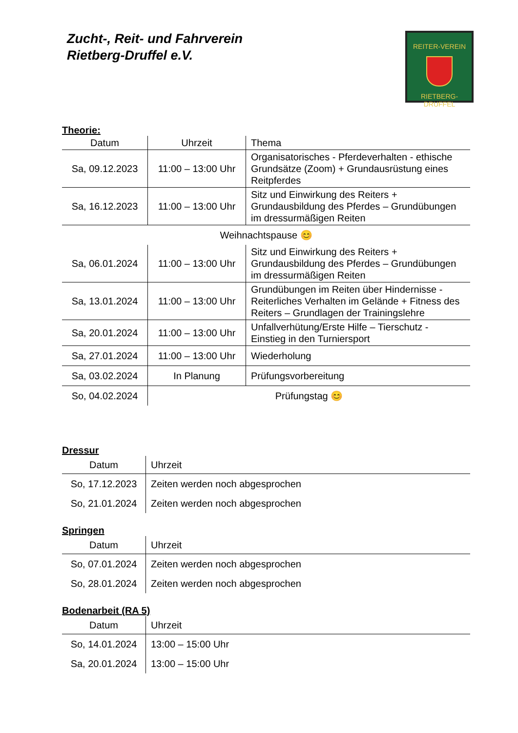Zucht-, Reit- und Fahrverein
Rietberg-Druffel e.V.
REITER-VEREIN
RIETBERG-DRUFFEL
Theorie:
| Datum | Uhrzeit | Thema |
| --- | --- | --- |
| Sa, 09.12.2023 | 11:00 – 13:00 Uhr | Organisatorisches - Pferdeverhalten - ethische Grundsätze (Zoom) + Grundausrüstung eines Reitpferdes |
| Sa, 16.12.2023 | 11:00 – 13:00 Uhr | Sitz und Einwirkung des Reiters + Grundausbildung des Pferdes – Grundübungen im dressurmäßigen Reiten |
| Weihnachtspause 😊 | | |
| Sa, 06.01.2024 | 11:00 – 13:00 Uhr | Sitz und Einwirkung des Reiters + Grundausbildung des Pferdes – Grundübungen im dressurmäßigen Reiten |
| Sa, 13.01.2024 | 11:00 – 13:00 Uhr | Grundübungen im Reiten über Hindernisse - Reiterliches Verhalten im Gelände + Fitness des Reiters – Grundlagen der Trainingslehre |
| Sa, 20.01.2024 | 11:00 – 13:00 Uhr | Unfallverhütung/Erste Hilfe – Tierschutz - Einstieg in den Turniersport |
| Sa, 27.01.2024 | 11:00 – 13:00 Uhr | Wiederholung |
| Sa, 03.02.2024 | In Planung | Prüfungsvorbereitung |
| So, 04.02.2024 | Prüfungstag 😊 | |
Dressur
| Datum | Uhrzeit |
| --- | --- |
| So, 17.12.2023 | Zeiten werden noch abgesprochen |
| So, 21.01.2024 | Zeiten werden noch abgesprochen |
Springen
| Datum | Uhrzeit |
| --- | --- |
| So, 07.01.2024 | Zeiten werden noch abgesprochen |
| So, 28.01.2024 | Zeiten werden noch abgesprochen |
Bodenarbeit (RA 5)
| Datum | Uhrzeit |
| --- | --- |
| So, 14.01.2024 | 13:00 – 15:00 Uhr |
| Sa, 20.01.2024 | 13:00 – 15:00 Uhr |